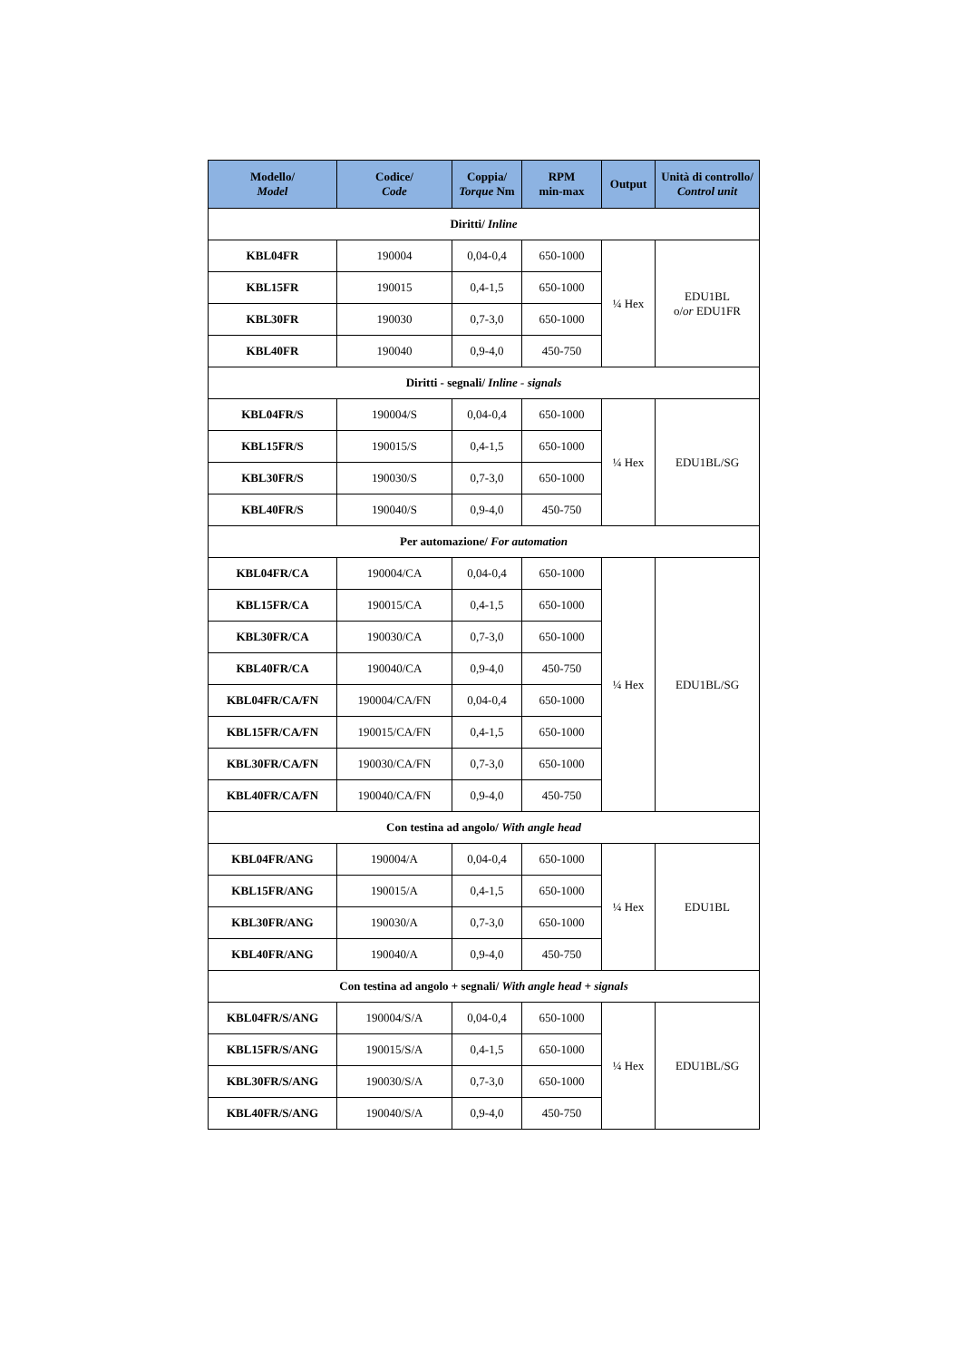| Modello/ Model | Codice/ Code | Coppia/ Torque Nm | RPM min-max | Output | Unità di controllo/ Control unit |
| --- | --- | --- | --- | --- | --- |
| Diritti/ Inline | | | | | |
| KBL04FR | 190004 | 0,04-0,4 | 650-1000 | ¼ Hex | EDU1BL o/ or EDU1FR |
| KBL15FR | 190015 | 0,4-1,5 | 650-1000 | | |
| KBL30FR | 190030 | 0,7-3,0 | 650-1000 | | |
| KBL40FR | 190040 | 0,9-4,0 | 450-750 | | |
| Diritti - segnali/ Inline - signals | | | | | |
| KBL04FR/S | 190004/S | 0,04-0,4 | 650-1000 | ¼ Hex | EDU1BL/SG |
| KBL15FR/S | 190015/S | 0,4-1,5 | 650-1000 | | |
| KBL30FR/S | 190030/S | 0,7-3,0 | 650-1000 | | |
| KBL40FR/S | 190040/S | 0,9-4,0 | 450-750 | | |
| Per automazione/ For automation | | | | | |
| KBL04FR/CA | 190004/CA | 0,04-0,4 | 650-1000 | ¼ Hex | EDU1BL/SG |
| KBL15FR/CA | 190015/CA | 0,4-1,5 | 650-1000 | | |
| KBL30FR/CA | 190030/CA | 0,7-3,0 | 650-1000 | | |
| KBL40FR/CA | 190040/CA | 0,9-4,0 | 450-750 | | |
| KBL04FR/CA/FN | 190004/CA/FN | 0,04-0,4 | 650-1000 | | |
| KBL15FR/CA/FN | 190015/CA/FN | 0,4-1,5 | 650-1000 | | |
| KBL30FR/CA/FN | 190030/CA/FN | 0,7-3,0 | 650-1000 | | |
| KBL40FR/CA/FN | 190040/CA/FN | 0,9-4,0 | 450-750 | | |
| Con testina ad angolo/ With angle head | | | | | |
| KBL04FR/ANG | 190004/A | 0,04-0,4 | 650-1000 | ¼ Hex | EDU1BL |
| KBL15FR/ANG | 190015/A | 0,4-1,5 | 650-1000 | | |
| KBL30FR/ANG | 190030/A | 0,7-3,0 | 650-1000 | | |
| KBL40FR/ANG | 190040/A | 0,9-4,0 | 450-750 | | |
| Con testina ad angolo + segnali/ With angle head + signals | | | | | |
| KBL04FR/S/ANG | 190004/S/A | 0,04-0,4 | 650-1000 | ¼ Hex | EDU1BL/SG |
| KBL15FR/S/ANG | 190015/S/A | 0,4-1,5 | 650-1000 | | |
| KBL30FR/S/ANG | 190030/S/A | 0,7-3,0 | 650-1000 | | |
| KBL40FR/S/ANG | 190040/S/A | 0,9-4,0 | 450-750 | | |